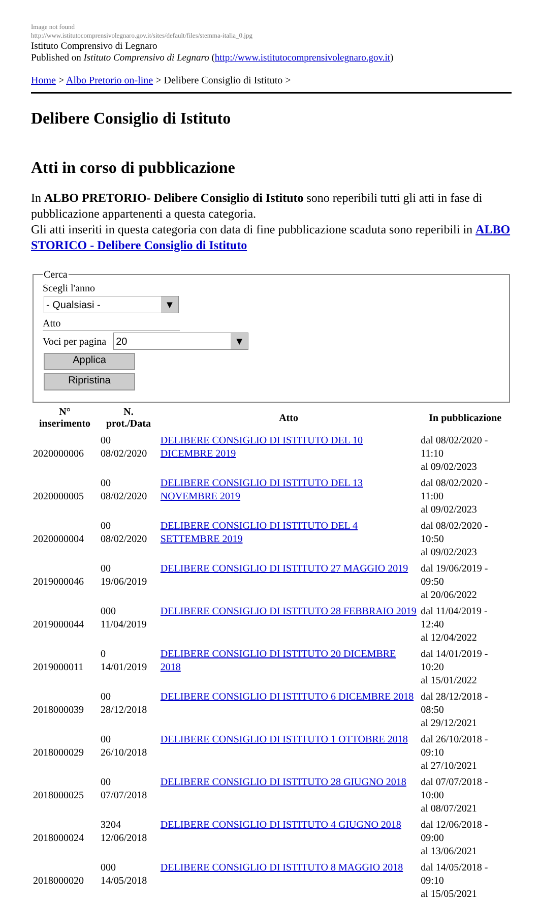Image not found
http://www.istitutocomprensivolegnaro.gov.it/sites/default/files/stemma-italia_0.jpg
Istituto Comprensivo di Legnaro
Published on Istituto Comprensivo di Legnaro (http://www.istitutocomprensivolegnaro.gov.it)
Home > Albo Pretorio on-line > Delibere Consiglio di Istituto >
Delibere Consiglio di Istituto
Atti in corso di pubblicazione
In ALBO PRETORIO- Delibere Consiglio di Istituto sono reperibili tutti gli atti in fase di pubblicazione appartenenti a questa categoria.
Gli atti inseriti in questa categoria con data di fine pubblicazione scaduta sono reperibili in ALBO STORICO - Delibere Consiglio di Istituto
Cerca
Scegli l'anno
- Qualsiasi - ▼
Atto
Voci per pagina
20 ▼
Applica
Ripristina
| N° inserimento | N. prot./Data | Atto | In pubblicazione |
| --- | --- | --- | --- |
| 2020000006 | 00 08/02/2020 | DELIBERE CONSIGLIO DI ISTITUTO DEL 10 DICEMBRE 2019 | dal 08/02/2020 - 11:10 al 09/02/2023 |
| 2020000005 | 00 08/02/2020 | DELIBERE CONSIGLIO DI ISTITUTO DEL 13 NOVEMBRE 2019 | dal 08/02/2020 - 11:00 al 09/02/2023 |
| 2020000004 | 00 08/02/2020 | DELIBERE CONSIGLIO DI ISTITUTO DEL 4 SETTEMBRE 2019 | dal 08/02/2020 - 10:50 al 09/02/2023 |
| 2019000046 | 00 19/06/2019 | DELIBERE CONSIGLIO DI ISTITUTO 27 MAGGIO 2019 | dal 19/06/2019 - 09:50 al 20/06/2022 |
| 2019000044 | 000 11/04/2019 | DELIBERE CONSIGLIO DI ISTITUTO 28 FEBBRAIO 2019 | dal 11/04/2019 - 12:40 al 12/04/2022 |
| 2019000011 | 0 14/01/2019 | DELIBERE CONSIGLIO DI ISTITUTO 20 DICEMBRE 2018 | dal 14/01/2019 - 10:20 al 15/01/2022 |
| 2018000039 | 00 28/12/2018 | DELIBERE CONSIGLIO DI ISTITUTO 6 DICEMBRE 2018 | dal 28/12/2018 - 08:50 al 29/12/2021 |
| 2018000029 | 00 26/10/2018 | DELIBERE CONSIGLIO DI ISTITUTO 1 OTTOBRE 2018 | dal 26/10/2018 - 09:10 al 27/10/2021 |
| 2018000025 | 00 07/07/2018 | DELIBERE CONSIGLIO DI ISTITUTO 28 GIUGNO 2018 | dal 07/07/2018 - 10:00 al 08/07/2021 |
| 2018000024 | 3204 12/06/2018 | DELIBERE CONSIGLIO DI ISTITUTO 4 GIUGNO 2018 | dal 12/06/2018 - 09:00 al 13/06/2021 |
| 2018000020 | 000 14/05/2018 | DELIBERE CONSIGLIO DI ISTITUTO 8 MAGGIO 2018 | dal 14/05/2018 - 09:10 al 15/05/2021 |